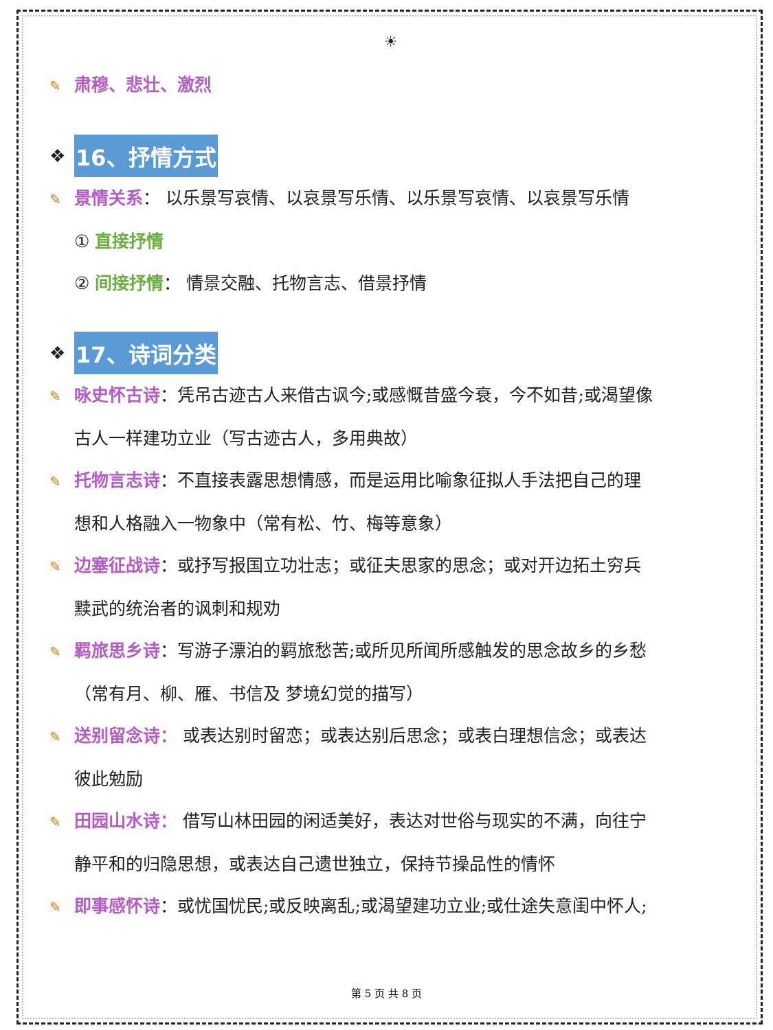☀
✎ 肃穆、悲壮、激烈
❖ 16、抒情方式
✎ 景情关系： 以乐景写哀情、以哀景写乐情、以乐景写哀情、以哀景写乐情
① 直接抒情
② 间接抒情： 情景交融、托物言志、借景抒情
❖ 17、诗词分类
✎ 咏史怀古诗：凭吊古迹古人来借古讽今;或感慨昔盛今衰，今不如昔;或渴望像
古人一样建功立业（写古迹古人，多用典故）
✎ 托物言志诗：不直接表露思想情感，而是运用比喻象征拟人手法把自己的理
想和人格融入一物象中（常有松、竹、梅等意象）
✎ 边塞征战诗：或抒写报国立功壮志；或征夫思家的思念；或对开边拓土穷兵
黩武的统治者的讽刺和规劝
✎ 羁旅思乡诗：写游子漂泊的羁旅愁苦;或所见所闻所感触发的思念故乡的乡愁
（常有月、柳、雁、书信及 梦境幻觉的描写）
✎ 送别留念诗： 或表达别时留恋；或表达别后思念；或表白理想信念；或表达
彼此勉励
✎ 田园山水诗： 借写山林田园的闲适美好，表达对世俗与现实的不满，向往宁
静平和的归隐思想，或表达自己遗世独立，保持节操品性的情怀
✎ 即事感怀诗：或忧国忧民;或反映离乱;或渴望建功立业;或仕途失意闺中怀人;
第 5 页 共 8 页